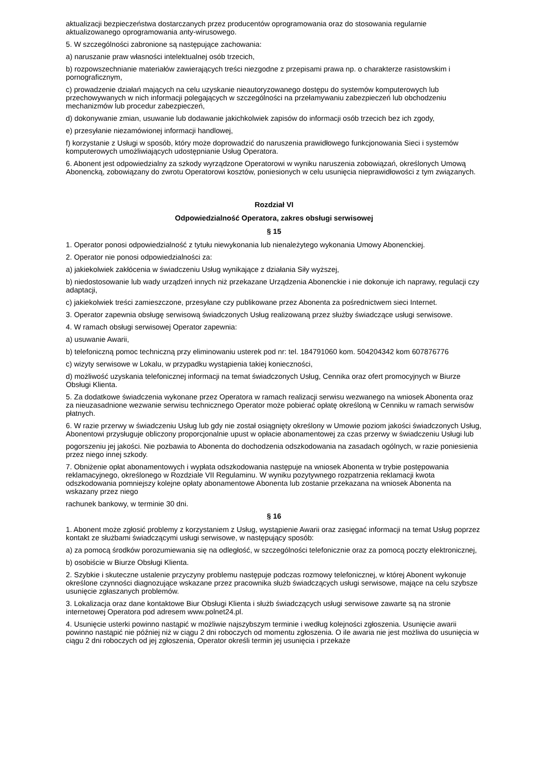aktualizacji bezpieczeństwa dostarczanych przez producentów oprogramowania oraz do stosowania regularnie aktualizowanego oprogramowania anty-wirusowego.
5. W szczególności zabronione są następujące zachowania:
a) naruszanie praw własności intelektualnej osób trzecich,
b) rozpowszechnianie materiałów zawierających treści niezgodne z przepisami prawa np. o charakterze rasistowskim i pornograficznym,
c) prowadzenie działań mających na celu uzyskanie nieautoryzowanego dostępu do systemów komputerowych lub przechowywanych w nich informacji polegających w szczególności na przełamywaniu zabezpieczeń lub obchodzeniu mechanizmów lub procedur zabezpieczeń,
d) dokonywanie zmian, usuwanie lub dodawanie jakichkolwiek zapisów do informacji osób trzecich bez ich zgody,
e) przesyłanie niezamówionej informacji handlowej,
f) korzystanie z Usługi w sposób, który może doprowadzić do naruszenia prawidłowego funkcjonowania Sieci i systemów komputerowych umożliwiających udostępnianie Usług Operatora.
6. Abonent jest odpowiedzialny za szkody wyrządzone Operatorowi w wyniku naruszenia zobowiązań, określonych Umową Abonencką, zobowiązany do zwrotu Operatorowi kosztów, poniesionych w celu usunięcia nieprawidłowości z tym związanych.
Rozdział VI
Odpowiedzialność Operatora, zakres obsługi serwisowej
§ 15
1. Operator ponosi odpowiedzialność z tytułu niewykonania lub nienależytego wykonania Umowy Abonenckiej.
2. Operator nie ponosi odpowiedzialności za:
a) jakiekolwiek zakłócenia w świadczeniu Usług wynikające z działania Siły wyższej,
b) niedostosowanie lub wady urządzeń innych niż przekazane Urządzenia Abonenckie i nie dokonuje ich naprawy, regulacji czy adaptacji,
c) jakiekolwiek treści zamieszczone, przesyłane czy publikowane przez Abonenta za pośrednictwem sieci Internet.
3. Operator zapewnia obsługę serwisową świadczonych Usług realizowaną przez służby świadczące usługi serwisowe.
4. W ramach obsługi serwisowej Operator zapewnia:
a) usuwanie Awarii,
b) telefoniczną pomoc techniczną przy eliminowaniu usterek pod nr: tel. 184791060 kom. 504204342 kom 607876776
c) wizyty serwisowe w Lokalu, w przypadku wystąpienia takiej konieczności,
d) możliwość uzyskania telefonicznej informacji na temat świadczonych Usług, Cennika oraz ofert promocyjnych w Biurze Obsługi Klienta.
5. Za dodatkowe świadczenia wykonane przez Operatora w ramach realizacji serwisu wezwanego na wniosek Abonenta oraz za nieuzasadnione wezwanie serwisu technicznego Operator może pobierać opłatę określoną w Cenniku w ramach serwisów płatnych.
6. W razie przerwy w świadczeniu Usług lub gdy nie został osiągnięty określony w Umowie poziom jakości świadczonych Usług, Abonentowi przysługuje obliczony proporcjonalnie upust w opłacie abonamentowej za czas przerwy w świadczeniu Usługi lub
pogorszeniu jej jakości. Nie pozbawia to Abonenta do dochodzenia odszkodowania na zasadach ogólnych, w razie poniesienia przez niego innej szkody.
7. Obniżenie opłat abonamentowych i wypłata odszkodowania następuje na wniosek Abonenta w trybie postępowania reklamacyjnego, określonego w Rozdziale VII Regulaminu. W wyniku pozytywnego rozpatrzenia reklamacji kwota odszkodowania pomniejszy kolejne opłaty abonamentowe Abonenta lub zostanie przekazana na wniosek Abonenta na wskazany przez niego
rachunek bankowy, w terminie 30 dni.
§ 16
1. Abonent może zgłosić problemy z korzystaniem z Usług, wystąpienie Awarii oraz zasięgać informacji na temat Usług poprzez kontakt ze służbami świadczącymi usługi serwisowe, w następujący sposób:
a) za pomocą środków porozumiewania się na odległość, w szczególności telefonicznie oraz za pomocą poczty elektronicznej,
b) osobiście w Biurze Obsługi Klienta.
2. Szybkie i skuteczne ustalenie przyczyny problemu następuje podczas rozmowy telefonicznej, w której Abonent wykonuje określone czynności diagnozujące wskazane przez pracownika służb świadczących usługi serwisowe, mające na celu szybsze usunięcie zgłaszanych problemów.
3. Lokalizacja oraz dane kontaktowe Biur Obsługi Klienta i służb świadczących usługi serwisowe zawarte są na stronie internetowej Operatora pod adresem www.polnet24.pl.
4. Usunięcie usterki powinno nastąpić w możliwie najszybszym terminie i według kolejności zgłoszenia. Usunięcie awarii powinno nastąpić nie później niż w ciągu 2 dni roboczych od momentu zgłoszenia. O ile awaria nie jest możliwa do usunięcia w ciągu 2 dni roboczych od jej zgłoszenia, Operator określi termin jej usunięcia i przekaże